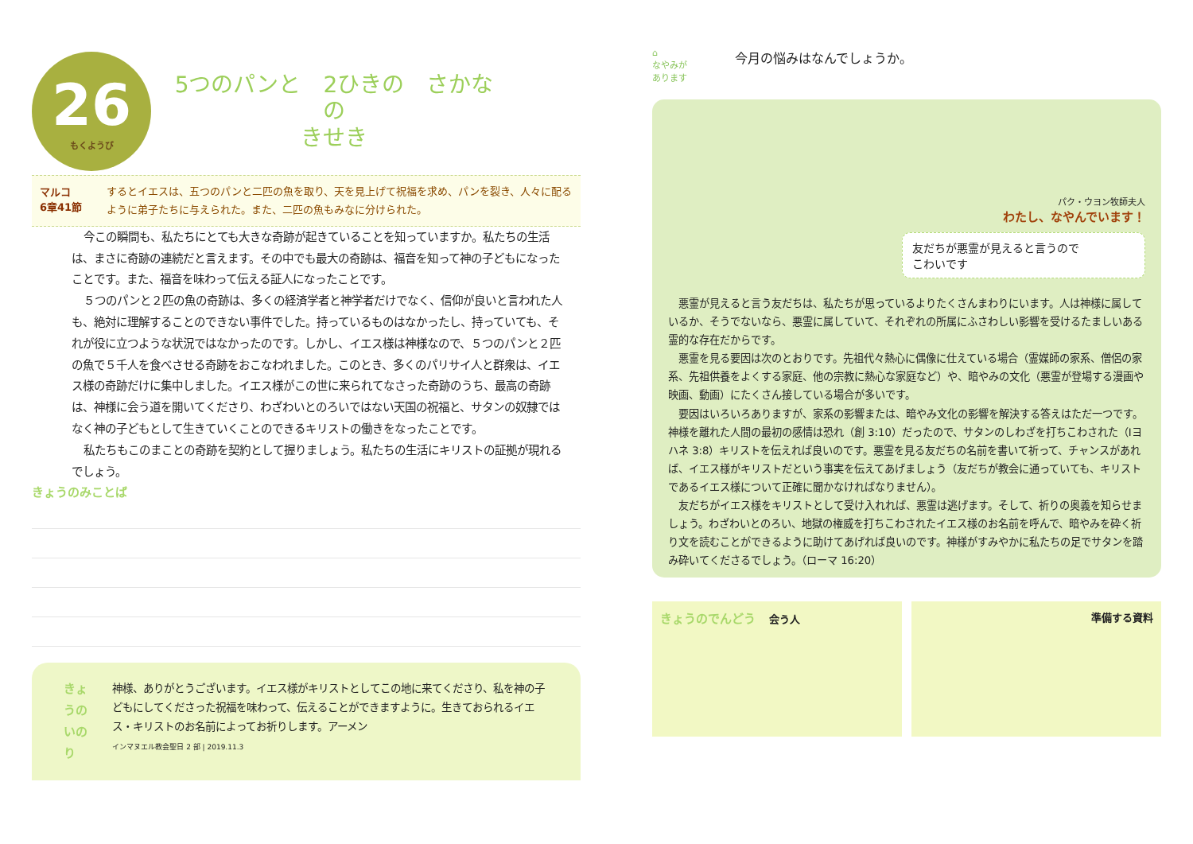26
もくようび
5つのパンと　2ひきの　さかなの
きせき
マルコ
6章41節
するとイエスは、五つのパンと二匹の魚を取り、天を見上げて祝福を求め、パンを裂き、人々に配るように弟子たちに与えられた。また、二匹の魚もみなに分けられた。
今この瞬間も、私たちにとても大きな奇跡が起きていることを知っていますか。私たちの生活は、まさに奇跡の連続だと言えます。その中でも最大の奇跡は、福音を知って神の子どもになったことです。また、福音を味わって伝える証人になったことです。
５つのパンと２匹の魚の奇跡は、多くの経済学者と神学者だけでなく、信仰が良いと言われた人も、絶対に理解することのできない事件でした。持っているものはなかったし、持っていても、それが役に立つような状況ではなかったのです。しかし、イエス様は神様なので、５つのパンと２匹の魚で５千人を食べさせる奇跡をおこなわれました。このとき、多くのパリサイ人と群衆は、イエス様の奇跡だけに集中しました。イエス様がこの世に来られてなさった奇跡のうち、最高の奇跡は、神様に会う道を開いてくださり、わざわいとのろいではない天国の祝福と、サタンの奴隷ではなく神の子どもとして生きていくことのできるキリストの働きをなったことです。
私たちもこのまことの奇跡を契約として握りましょう。私たちの生活にキリストの証拠が現れるでしょう。
きょうのみことば
きょうのいのり 神様、ありがとうございます。イエス様がキリストとしてこの地に来てくださり、私を神の子どもにしてくださった祝福を味わって、伝えることができますように。生きておられるイエス・キリストのお名前によってお祈りします。アーメン
インマヌエル教会聖日 2 部 | 2019.11.3
⌂
なやみが
あります
今月の悩みはなんでしょうか。
パク・ウヨン牧師夫人
わたし、なやんでいます！
友だちが悪霊が見えると言うので
こわいです
悪霊が見えると言う友だちは、私たちが思っているよりたくさんまわりにいます。人は神様に属しているか、そうでないなら、悪霊に属していて、それぞれの所属にふさわしい影響を受けるたましいある霊的な存在だからです。
悪霊を見る要因は次のとおりです。先祖代々熱心に偶像に仕えている場合（霊媒師の家系、僧侶の家系、先祖供養をよくする家庭、他の宗教に熱心な家庭など）や、暗やみの文化（悪霊が登場する漫画や映画、動画）にたくさん接している場合が多いです。
要因はいろいろありますが、家系の影響または、暗やみ文化の影響を解決する答えはただ一つです。神様を離れた人間の最初の感情は恐れ（創 3:10）だったので、サタンのしわざを打ちこわされた（Ⅰヨハネ 3:8）キリストを伝えれば良いのです。悪霊を見る友だちの名前を書いて祈って、チャンスがあれば、イエス様がキリストだという事実を伝えてあげましょう（友だちが教会に通っていても、キリストであるイエス様について正確に聞かなければなりません）。
友だちがイエス様をキリストとして受け入れれば、悪霊は逃げます。そして、祈りの奥義を知らせましょう。わざわいとのろい、地獄の権威を打ちこわされたイエス様のお名前を呼んで、暗やみを砕く祈り文を読むことができるように助けてあげれば良いのです。神様がすみやかに私たちの足でサタンを踏み砕いてくださるでしょう。（ローマ 16:20）
きょうのでんどう 　会う人 準備する資料